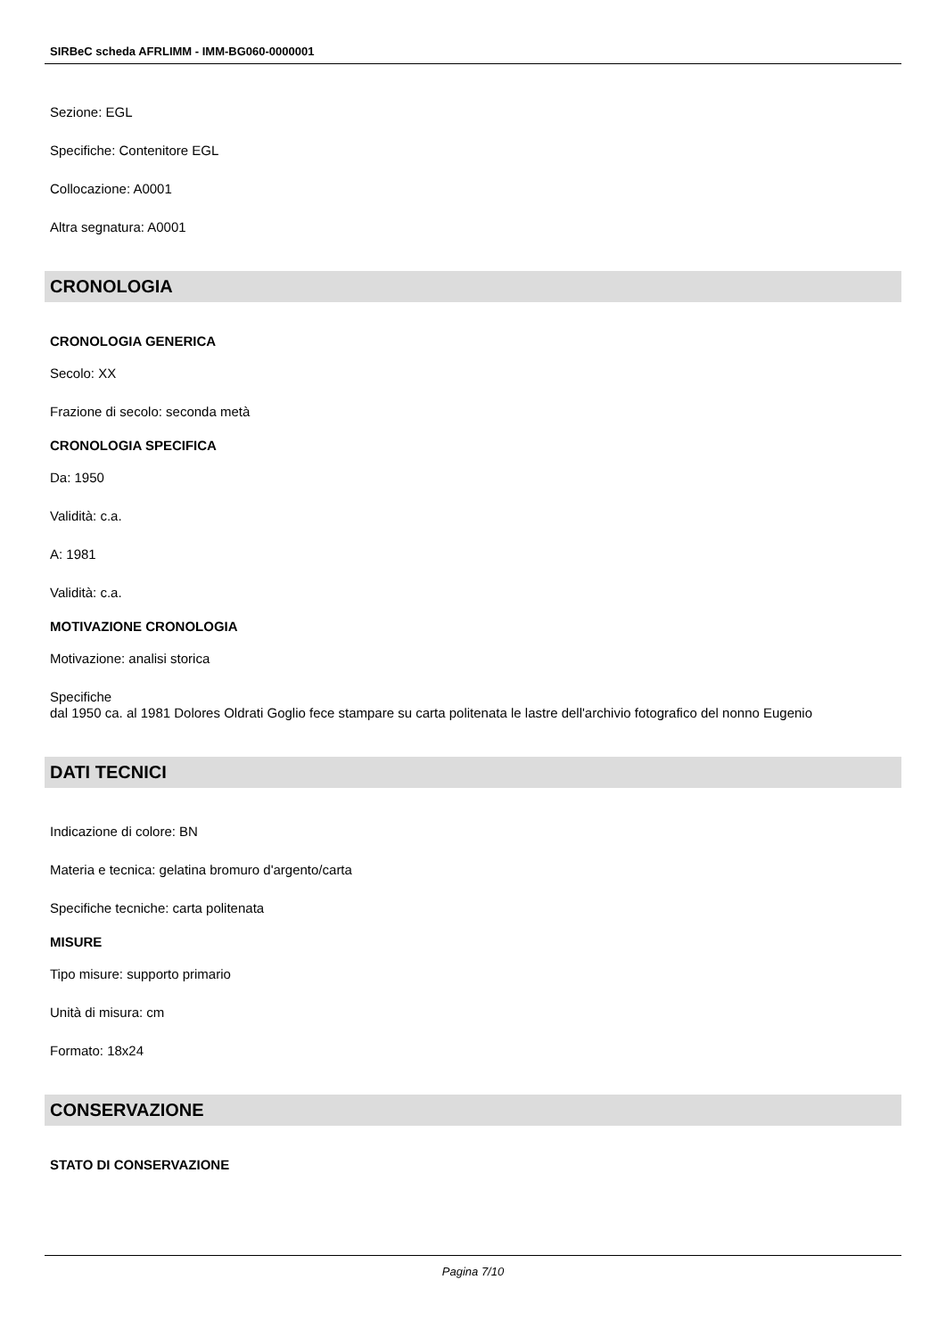SIRBeC scheda AFRLIMM - IMM-BG060-0000001
Sezione: EGL
Specifiche: Contenitore EGL
Collocazione: A0001
Altra segnatura: A0001
CRONOLOGIA
CRONOLOGIA GENERICA
Secolo: XX
Frazione di secolo: seconda metà
CRONOLOGIA SPECIFICA
Da: 1950
Validità: c.a.
A: 1981
Validità: c.a.
MOTIVAZIONE CRONOLOGIA
Motivazione: analisi storica
Specifiche
dal 1950 ca. al 1981 Dolores Oldrati Goglio fece stampare su carta politenata le lastre dell'archivio fotografico del nonno Eugenio
DATI TECNICI
Indicazione di colore: BN
Materia e tecnica: gelatina bromuro d'argento/carta
Specifiche tecniche: carta politenata
MISURE
Tipo misure: supporto primario
Unità di misura: cm
Formato: 18x24
CONSERVAZIONE
STATO DI CONSERVAZIONE
Pagina 7/10